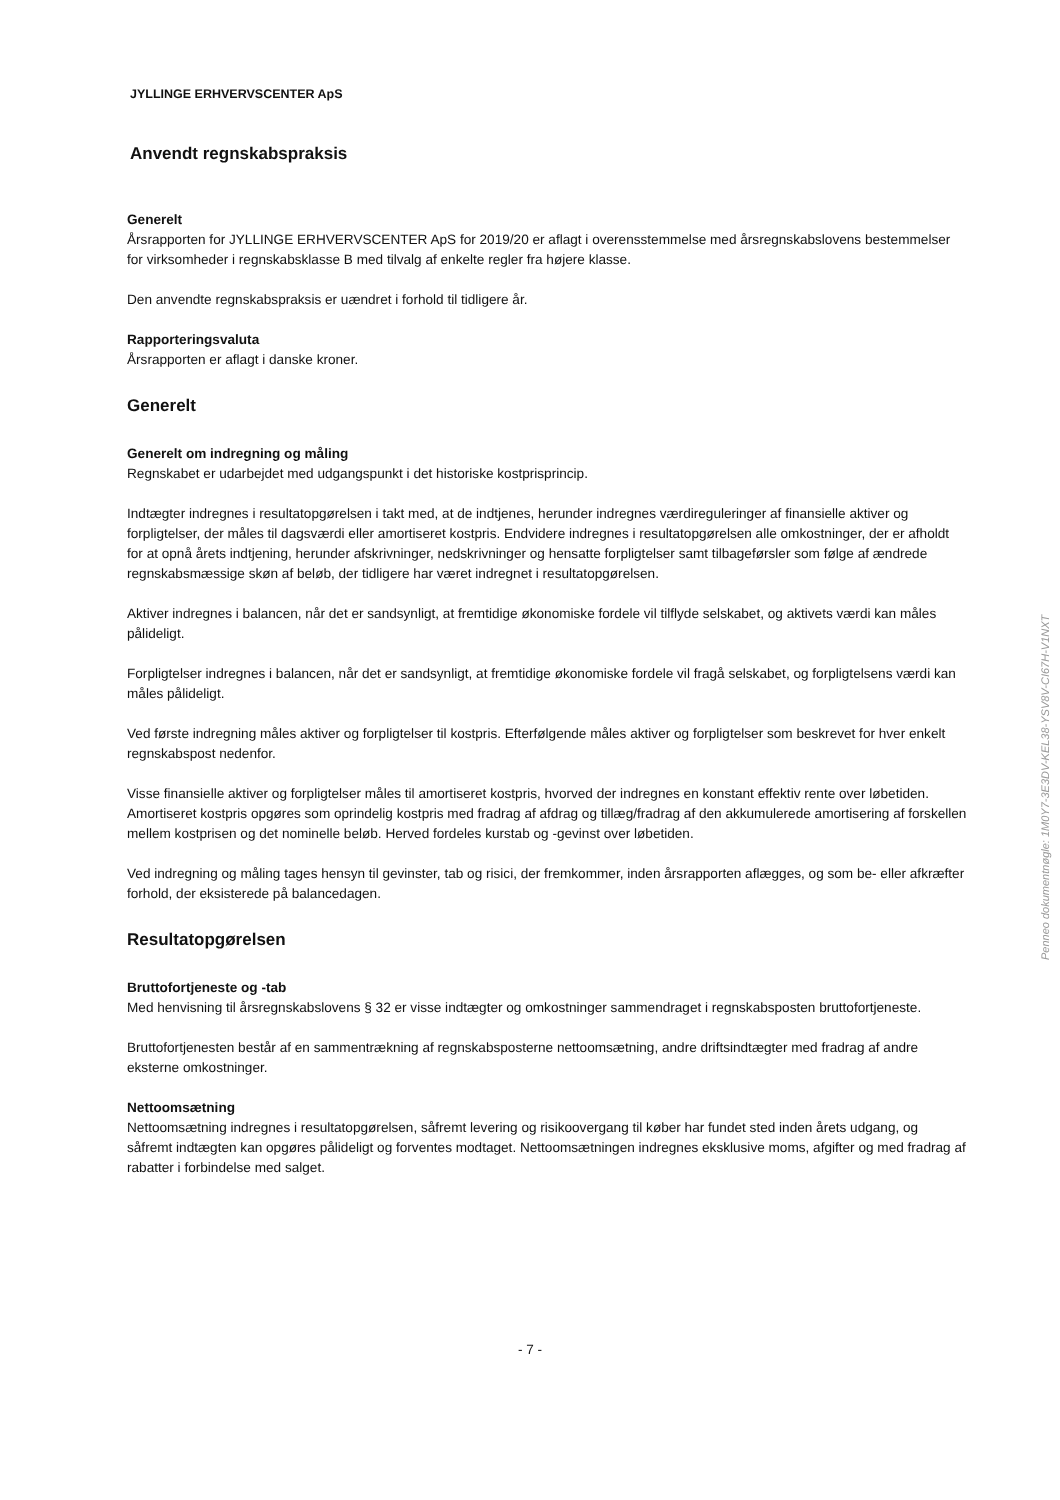JYLLINGE ERHVERVSCENTER ApS
Anvendt regnskabspraksis
Generelt
Årsrapporten for JYLLINGE ERHVERVSCENTER ApS for 2019/20 er aflagt i overensstemmelse med årsregnskabslovens bestemmelser for virksomheder i regnskabsklasse B med tilvalg af enkelte regler fra højere klasse.
Den anvendte regnskabspraksis er uændret i forhold til tidligere år.
Rapporteringsvaluta
Årsrapporten er aflagt i danske kroner.
Generelt
Generelt om indregning og måling
Regnskabet er udarbejdet med udgangspunkt i det historiske kostprisprincip.
Indtægter indregnes i resultatopgørelsen i takt med, at de indtjenes, herunder indregnes værdireguleringer af finansielle aktiver og forpligtelser, der måles til dagsværdi eller amortiseret kostpris. Endvidere indregnes i resultatopgørelsen alle omkostninger, der er afholdt for at opnå årets indtjening, herunder afskrivninger, nedskrivninger og hensatte forpligtelser samt tilbageførsler som følge af ændrede regnskabsmæssige skøn af beløb, der tidligere har været indregnet i resultatopgørelsen.
Aktiver indregnes i balancen, når det er sandsynligt, at fremtidige økonomiske fordele vil tilflyde selskabet, og aktivets værdi kan måles pålideligt.
Forpligtelser indregnes i balancen, når det er sandsynligt, at fremtidige økonomiske fordele vil fragå selskabet, og forpligtelsens værdi kan måles pålideligt.
Ved første indregning måles aktiver og forpligtelser til kostpris. Efterfølgende måles aktiver og forpligtelser som beskrevet for hver enkelt regnskabspost nedenfor.
Visse finansielle aktiver og forpligtelser måles til amortiseret kostpris, hvorved der indregnes en konstant effektiv rente over løbetiden. Amortiseret kostpris opgøres som oprindelig kostpris med fradrag af afdrag og tillæg/fradrag af den akkumulerede amortisering af forskellen mellem kostprisen og det nominelle beløb. Herved fordeles kurstab og -gevinst over løbetiden.
Ved indregning og måling tages hensyn til gevinster, tab og risici, der fremkommer, inden årsrapporten aflægges, og som be- eller afkræfter forhold, der eksisterede på balancedagen.
Resultatopgørelsen
Bruttofortjeneste og -tab
Med henvisning til årsregnskabslovens § 32 er visse indtægter og omkostninger sammendraget i regnskabsposten bruttofortjeneste.
Bruttofortjenesten består af en sammentrækning af regnskabsposterne nettoomsætning, andre driftsindtægter med fradrag af andre eksterne omkostninger.
Nettoomsætning
Nettoomsætning indregnes i resultatopgørelsen, såfremt levering og risikoovergang til køber har fundet sted inden årets udgang, og såfremt indtægten kan opgøres pålideligt og forventes modtaget. Nettoomsætningen indregnes eksklusive moms, afgifter og med fradrag af rabatter i forbindelse med salget.
Penneo dokumentnøgle: 1M0Y7-3E3DV-KEL38-YSV8V-CI67H-V1NXT
- 7 -